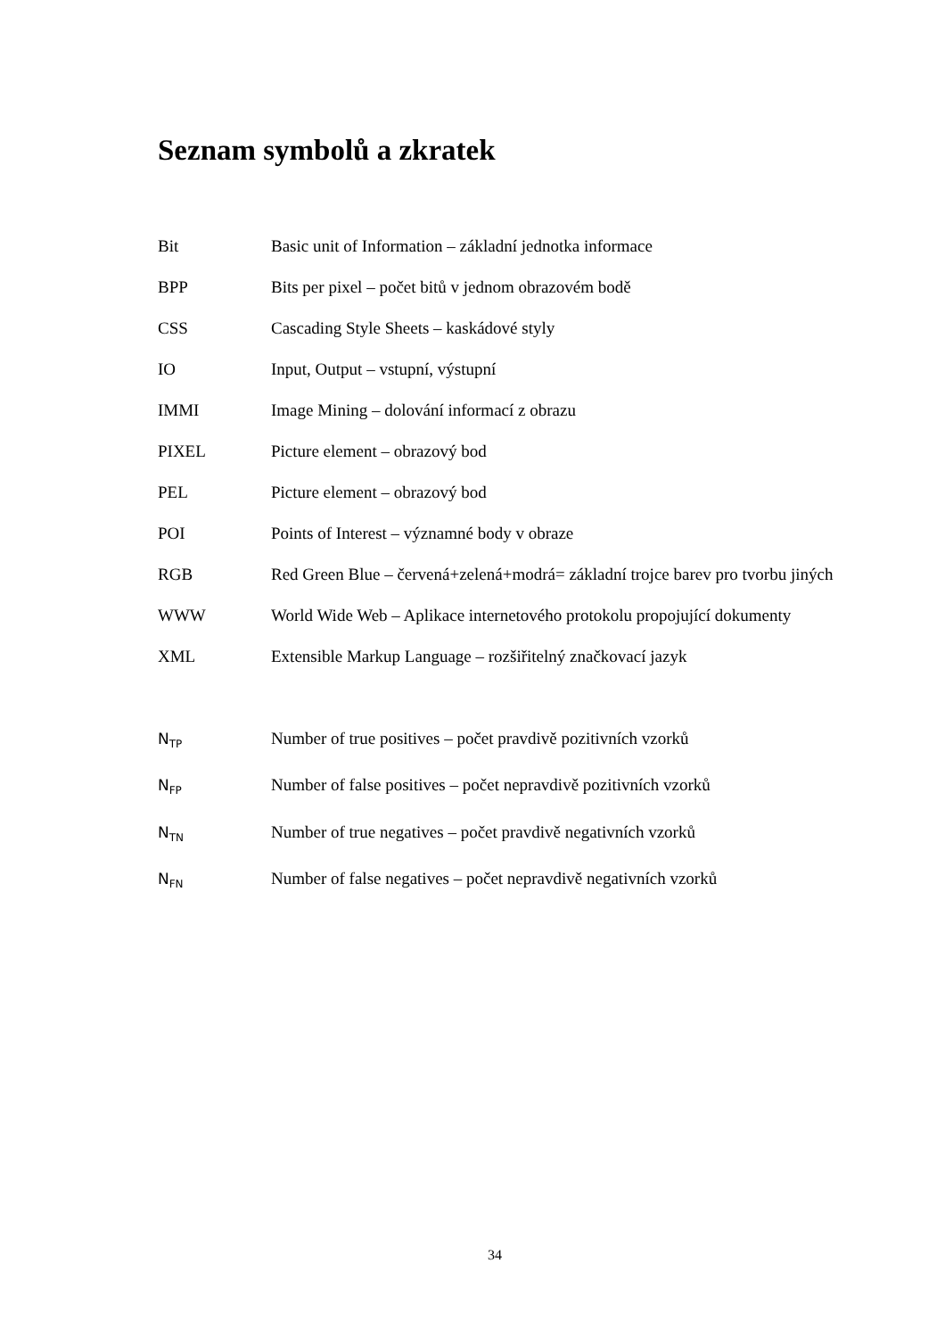Seznam symbolů a zkratek
Bit Basic unit of Information – základní jednotka informace
BPP Bits per pixel – počet bitů v jednom obrazovém bodě
CSS Cascading Style Sheets – kaskádové styly
IO Input, Output – vstupní, výstupní
IMMI Image Mining – dolování informací z obrazu
PIXEL Picture element – obrazový bod
PEL Picture element – obrazový bod
POI Points of Interest – významné body v obraze
RGB Red Green Blue – červená+zelená+modrá= základní trojce barev pro tvorbu jiných
WWW World Wide Web – Aplikace internetového protokolu propojující dokumenty
XML Extensible Markup Language – rozšiřitelný značkovací jazyk
N<sub>TP</sub>
Number of true positives – počet pravdivě pozitivních vzorků
N<sub>FP</sub>
Number of false positives – počet nepravdivě pozitivních vzorků
N<sub>TN</sub>
Number of true negatives – počet pravdivě negativních vzorků
N<sub>FN</sub>
Number of false negatives – počet nepravdivě negativních vzorků
34